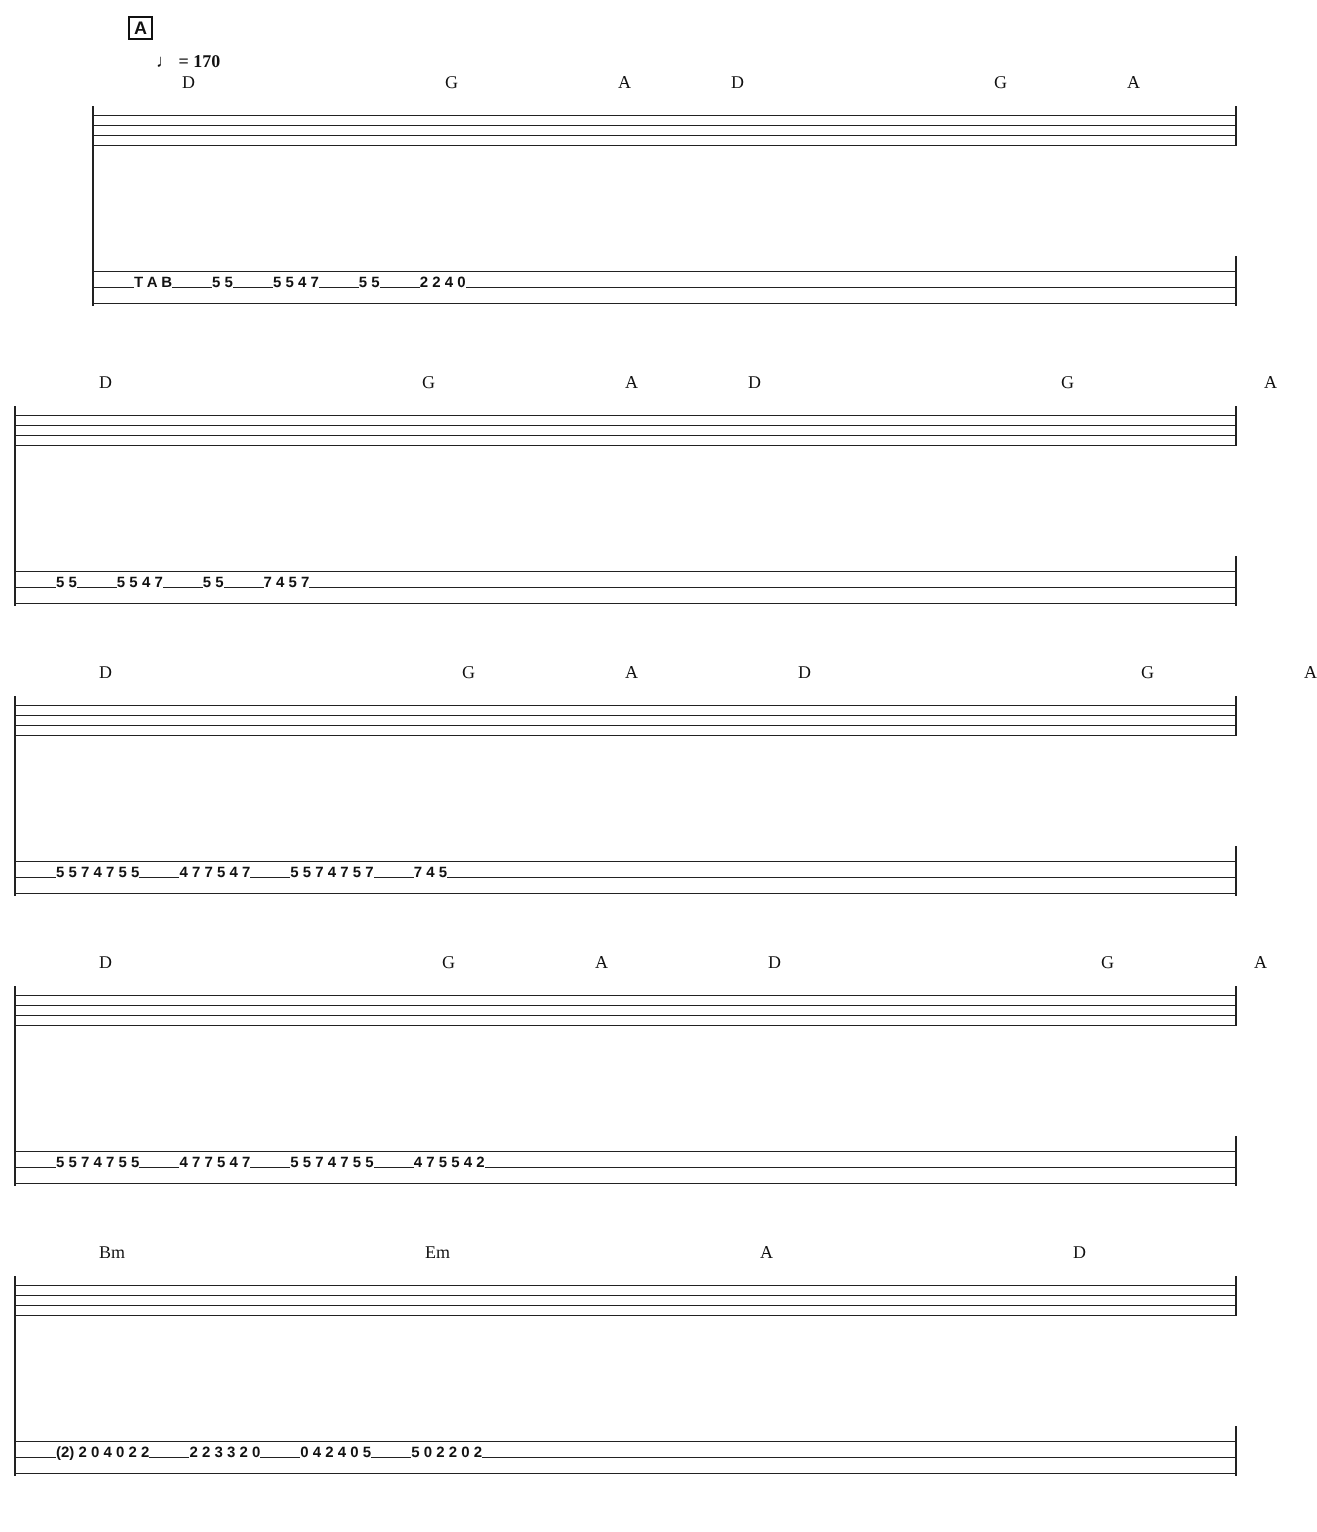A
♩ = 170
DGADGA
T A B 5 5 5 5 4 7 5 5 2 2 4 0
DGADGA
5 5 5 5 4 7 5 5 7 4 5 7
DGADGA
5 5 7 4 7 5 5 4 7 7 5 4 7 5 5 7 4 7 5 7 7 4 5
DGADGA
5 5 7 4 7 5 5 4 7 7 5 4 7 5 5 7 4 7 5 5 4 7 5 5 4 2
Bm Em AD
(2) 2 0 4 0 2 2 2 2 3 3 2 0 0 4 2 4 0 5 5 0 2 2 0 2